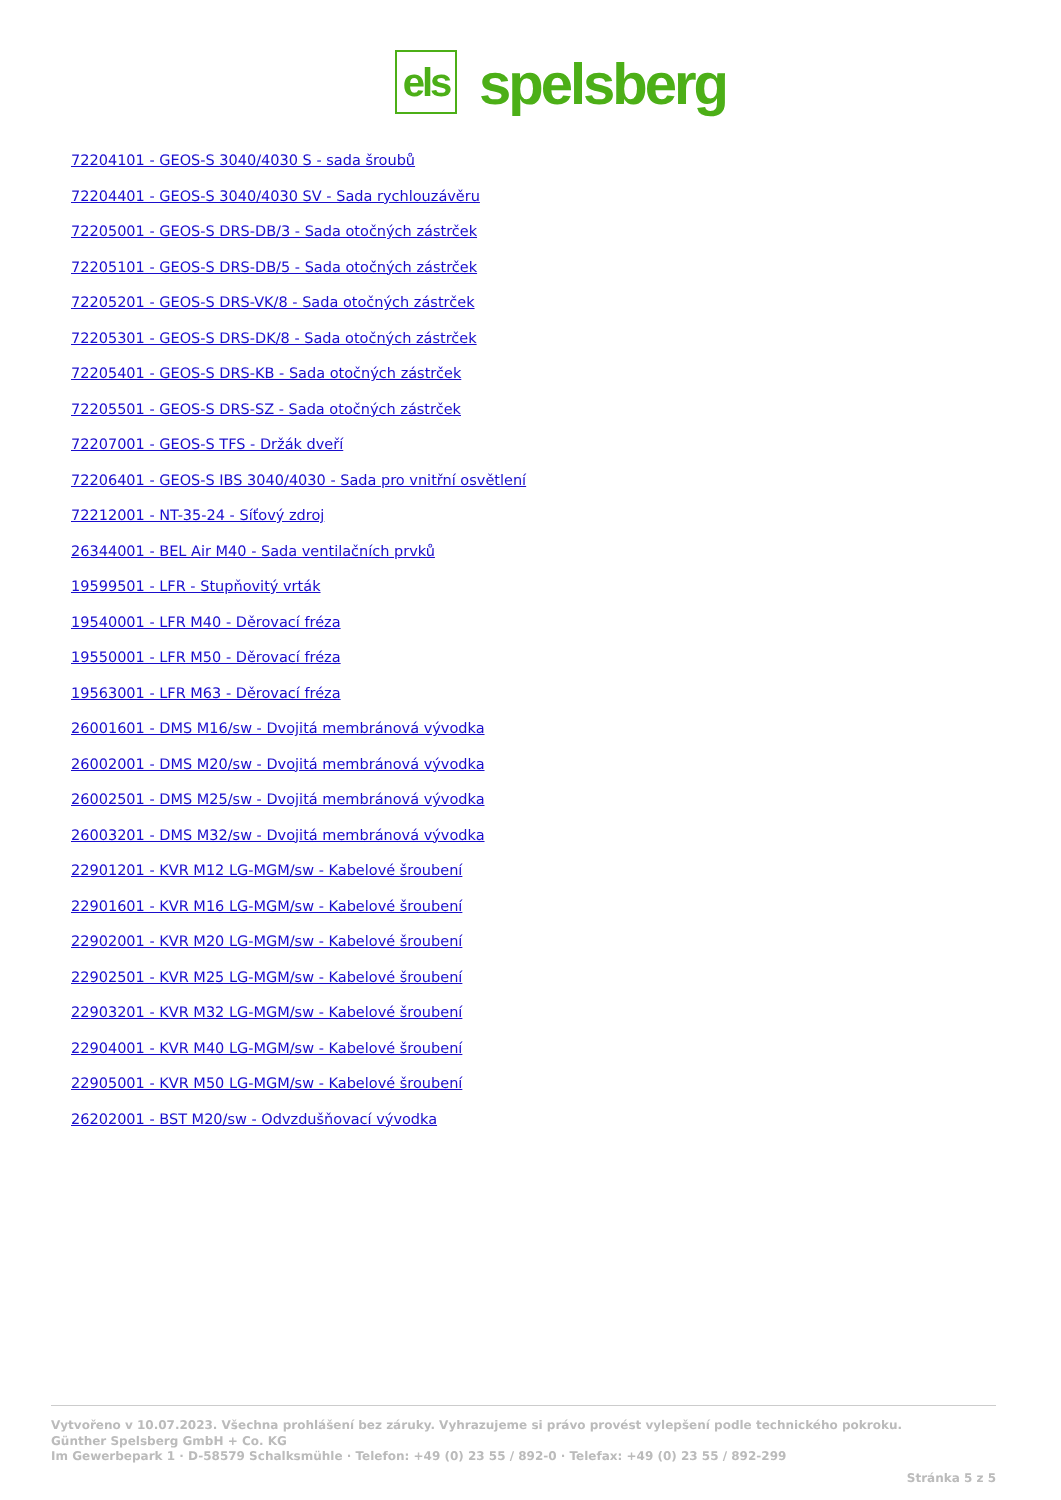els
spelsberg
72204101 - GEOS-S 3040/4030 S - sada šroubů
72204401 - GEOS-S 3040/4030 SV - Sada rychlouzávěru
72205001 - GEOS-S DRS-DB/3 - Sada otočných zástrček
72205101 - GEOS-S DRS-DB/5 - Sada otočných zástrček
72205201 - GEOS-S DRS-VK/8 - Sada otočných zástrček
72205301 - GEOS-S DRS-DK/8 - Sada otočných zástrček
72205401 - GEOS-S DRS-KB - Sada otočných zástrček
72205501 - GEOS-S DRS-SZ - Sada otočných zástrček
72207001 - GEOS-S TFS - Držák dveří
72206401 - GEOS-S IBS 3040/4030 - Sada pro vnitřní osvětlení
72212001 - NT-35-24 - Síťový zdroj
26344001 - BEL Air M40 - Sada ventilačních prvků
19599501 - LFR - Stupňovitý vrták
19540001 - LFR M40 - Děrovací fréza
19550001 - LFR M50 - Děrovací fréza
19563001 - LFR M63 - Děrovací fréza
26001601 - DMS M16/sw - Dvojitá membránová vývodka
26002001 - DMS M20/sw - Dvojitá membránová vývodka
26002501 - DMS M25/sw - Dvojitá membránová vývodka
26003201 - DMS M32/sw - Dvojitá membránová vývodka
22901201 - KVR M12 LG-MGM/sw - Kabelové šroubení
22901601 - KVR M16 LG-MGM/sw - Kabelové šroubení
22902001 - KVR M20 LG-MGM/sw - Kabelové šroubení
22902501 - KVR M25 LG-MGM/sw - Kabelové šroubení
22903201 - KVR M32 LG-MGM/sw - Kabelové šroubení
22904001 - KVR M40 LG-MGM/sw - Kabelové šroubení
22905001 - KVR M50 LG-MGM/sw - Kabelové šroubení
26202001 - BST M20/sw - Odvzdušňovací vývodka
Vytvořeno v 10.07.2023. Všechna prohlášení bez záruky. Vyhrazujeme si právo provést vylepšení podle technického pokroku.
Günther Spelsberg GmbH + Co. KG
Im Gewerbepark 1 · D-58579 Schalksmühle · Telefon: +49 (0) 23 55 / 892-0 · Telefax: +49 (0) 23 55 / 892-299
Stránka 5 z 5